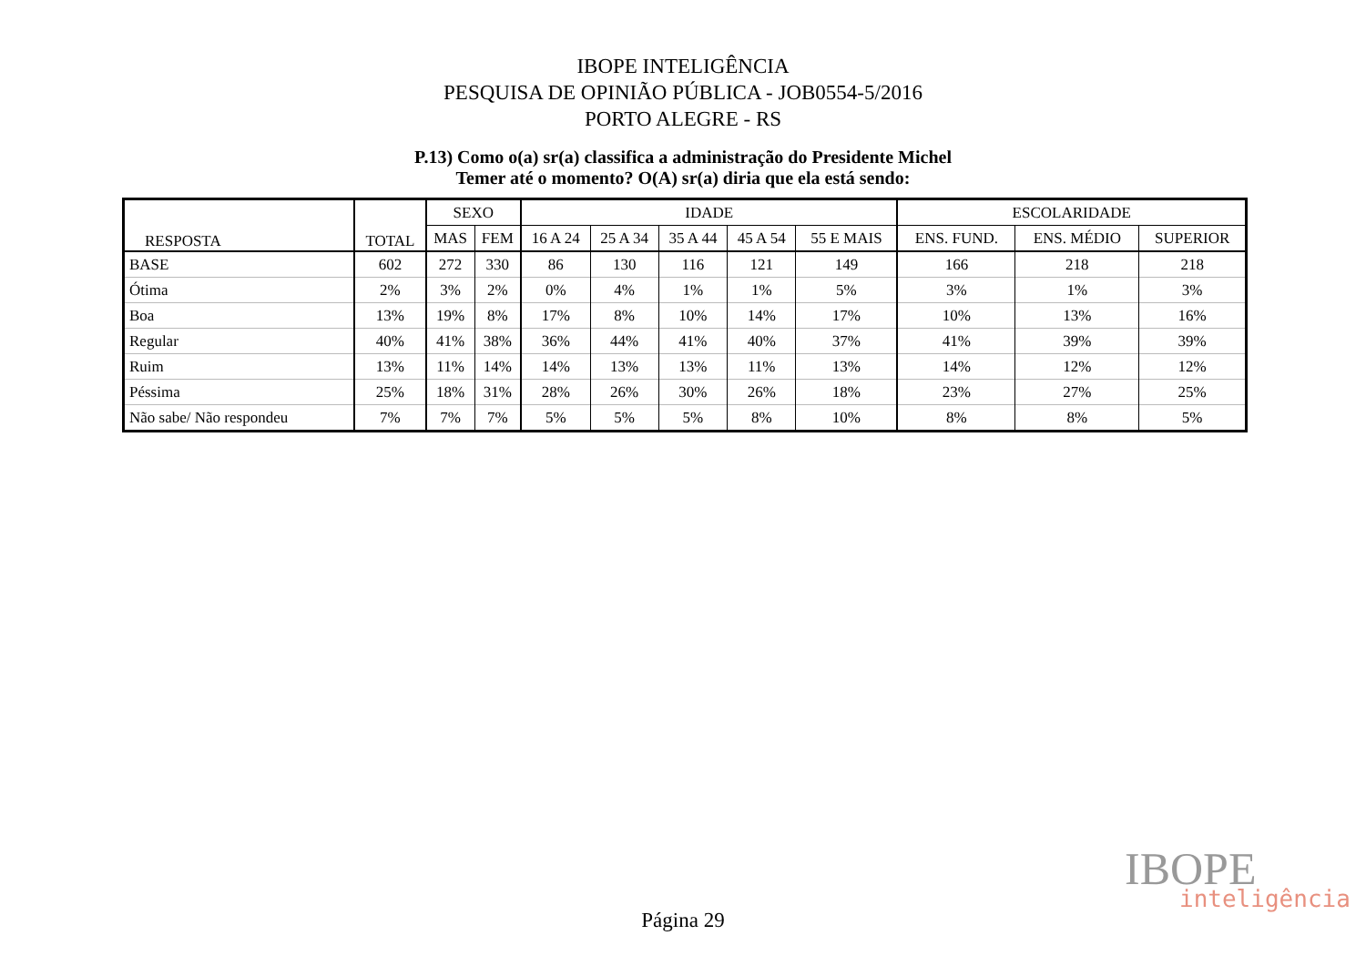IBOPE INTELIGÊNCIA
PESQUISA DE OPINIÃO PÚBLICA - JOB0554-5/2016
PORTO ALEGRE - RS
P.13) Como o(a) sr(a) classifica a administração do Presidente Michel
Temer até o momento? O(A) sr(a) diria que ela está sendo:
| RESPOSTA | TOTAL | SEXO | | IDADE | | | | | ESCOLARIDADE | | |
| --- | --- | --- | --- | --- | --- | --- | --- | --- | --- | --- | --- |
| | | MAS | FEM | 16 A 24 | 25 A 34 | 35 A 44 | 45 A 54 | 55 E MAIS | ENS. FUND. | ENS. MÉDIO | SUPERIOR |
| BASE | 602 | 272 | 330 | 86 | 130 | 116 | 121 | 149 | 166 | 218 | 218 |
| Ótima | 2% | 3% | 2% | 0% | 4% | 1% | 1% | 5% | 3% | 1% | 3% |
| Boa | 13% | 19% | 8% | 17% | 8% | 10% | 14% | 17% | 10% | 13% | 16% |
| Regular | 40% | 41% | 38% | 36% | 44% | 41% | 40% | 37% | 41% | 39% | 39% |
| Ruim | 13% | 11% | 14% | 14% | 13% | 13% | 11% | 13% | 14% | 12% | 12% |
| Péssima | 25% | 18% | 31% | 28% | 26% | 30% | 26% | 18% | 23% | 27% | 25% |
| Não sabe/ Não respondeu | 7% | 7% | 7% | 5% | 5% | 5% | 8% | 10% | 8% | 8% | 5% |
IBOPE
inteligência
Página 29